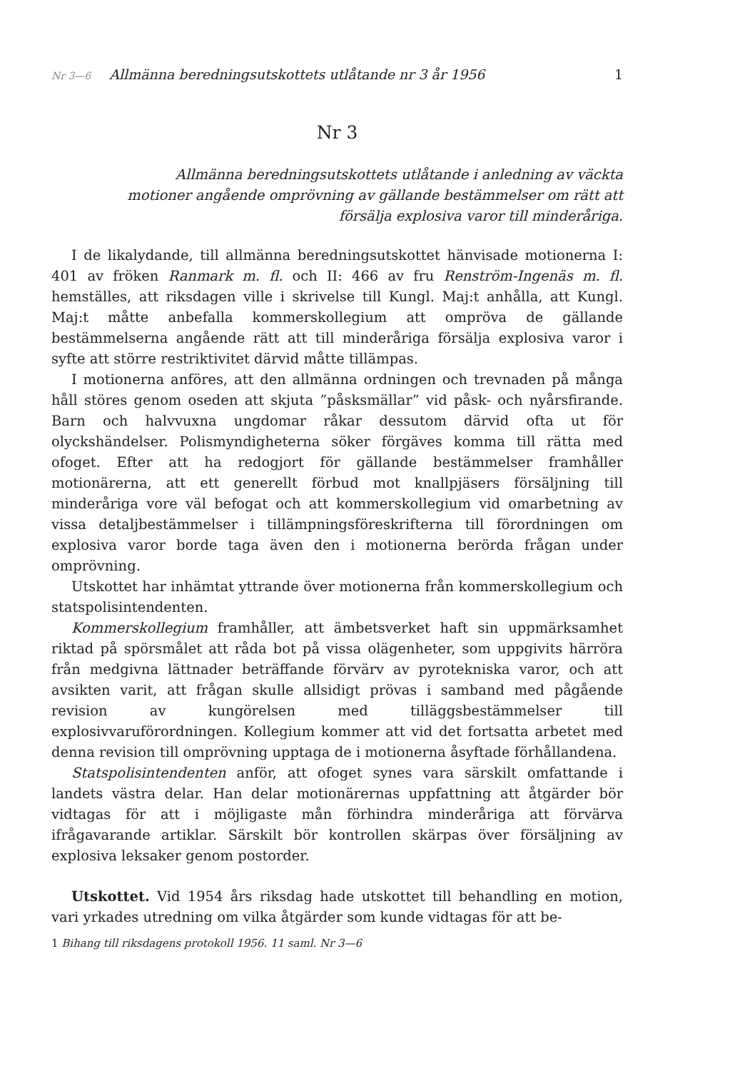Nr 3—6 Allmänna beredningsutskottets utlåtande nr 3 år 1956 1
Nr 3
Allmänna beredningsutskottets utlåtande i anledning av väckta motioner angående omprövning av gällande bestämmelser om rätt att försälja explosiva varor till minderåriga.
I de likalydande, till allmänna beredningsutskottet hänvisade motionerna I: 401 av fröken Ranmark m. fl. och II: 466 av fru Renström-Ingenäs m. fl. hemställes, att riksdagen ville i skrivelse till Kungl. Maj:t anhålla, att Kungl. Maj:t måtte anbefalla kommerskollegium att ompröva de gällande bestämmelserna angående rätt att till minderåriga försälja explosiva varor i syfte att större restriktivitet därvid måtte tillämpas.
I motionerna anföres, att den allmänna ordningen och trevnaden på många håll störes genom oseden att skjuta ”påsksmällar” vid påsk- och nyårsfirande. Barn och halvvuxna ungdomar råkar dessutom därvid ofta ut för olyckshändelser. Polismyndigheterna söker förgäves komma till rätta med ofoget. Efter att ha redogjort för gällande bestämmelser framhåller motionärerna, att ett generellt förbud mot knallpjäsers försäljning till minderåriga vore väl befogat och att kommerskollegium vid omarbetning av vissa detaljbestämmelser i tillämpningsföreskrifterna till förordningen om explosiva varor borde taga även den i motionerna berörda frågan under omprövning.
Utskottet har inhämtat yttrande över motionerna från kommerskollegium och statspolisintendenten.
Kommerskollegium framhåller, att ämbetsverket haft sin uppmärksamhet riktad på spörsmålet att råda bot på vissa olägenheter, som uppgivits härröra från medgivna lättnader beträffande förvärv av pyrotekniska varor, och att avsikten varit, att frågan skulle allsidigt prövas i samband med pågående revision av kungörelsen med tilläggsbestämmelser till explosivvaruförordningen. Kollegium kommer att vid det fortsatta arbetet med denna revision till omprövning upptaga de i motionerna åsyftade förhållandena.
Statspolisintendenten anför, att ofoget synes vara särskilt omfattande i landets västra delar. Han delar motionärernas uppfattning att åtgärder bör vidtagas för att i möjligaste mån förhindra minderåriga att förvärva ifrågavarande artiklar. Särskilt bör kontrollen skärpas över försäljning av explosiva leksaker genom postorder.
Utskottet. Vid 1954 års riksdag hade utskottet till behandling en motion, vari yrkades utredning om vilka åtgärder som kunde vidtagas för att be-
1 Bihang till riksdagens protokoll 1956. 11 saml. Nr 3—6